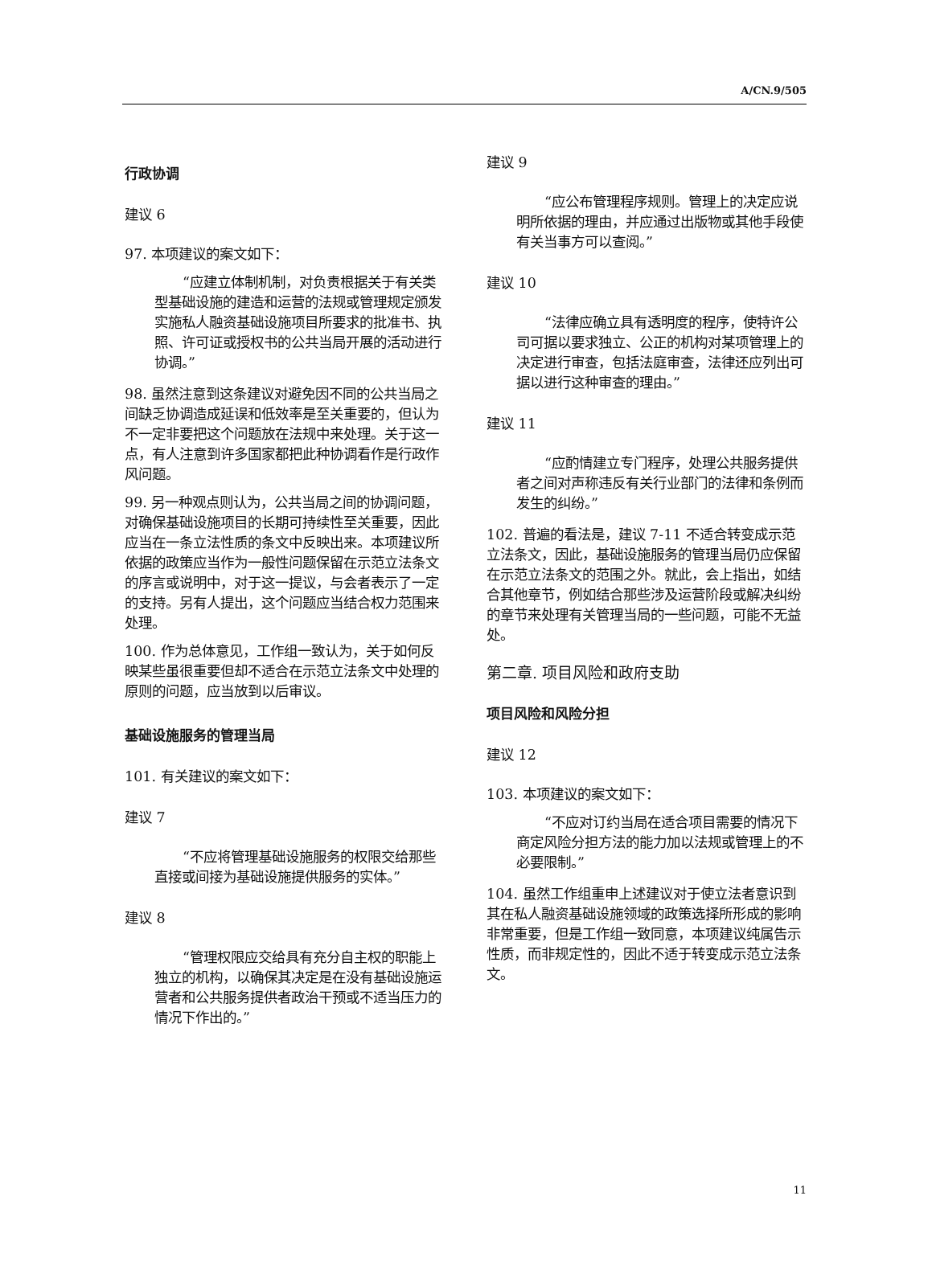A/CN.9/505
行政协调
建议 6
97. 本项建议的案文如下：
“应建立体制机制，对负责根据关于有关类型基础设施的建造和运营的法规或管理规定颁发实施私人融资基础设施项目所要求的批准书、执照、许可证或授权书的公共当局开展的活动进行协调。”
98. 虽然注意到这条建议对避免因不同的公共当局之间缺乏协调造成延误和低效率是至关重要的，但认为不一定非要把这个问题放在法规中来处理。关于这一点，有人注意到许多国家都把此种协调看作是行政作风问题。
99. 另一种观点则认为，公共当局之间的协调问题，对确保基础设施项目的长期可持续性至关重要，因此应当在一条立法性质的条文中反映出来。本项建议所依据的政策应当作为一般性问题保留在示范立法条文的序言或说明中，对于这一提议，与会者表示了一定的支持。另有人提出，这个问题应当结合权力范围来处理。
100. 作为总体意见，工作组一致认为，关于如何反映某些虽很重要但却不适合在示范立法条文中处理的原则的问题，应当放到以后审议。
基础设施服务的管理当局
101. 有关建议的案文如下：
建议 7
“不应将管理基础设施服务的权限交给那些直接或间接为基础设施提供服务的实体。”
建议 8
“管理权限应交给具有充分自主权的职能上独立的机构，以确保其决定是在没有基础设施运营者和公共服务提供者政治干预或不适当压力的情况下作出的。”
建议 9
“应公布管理程序规则。管理上的决定应说明所依据的理由，并应通过出版物或其他手段使有关当事方可以查阅。”
建议 10
“法律应确立具有透明度的程序，使特许公司可据以要求独立、公正的机构对某项管理上的决定进行审查，包括法庭审查，法律还应列出可据以进行这种审查的理由。”
建议 11
“应酌情建立专门程序，处理公共服务提供者之间对声称违反有关行业部门的法律和条例而发生的纠纷。”
102. 普遍的看法是，建议 7-11 不适合转变成示范立法条文，因此，基础设施服务的管理当局仍应保留在示范立法条文的范围之外。就此，会上指出，如结合其他章节，例如结合那些涉及运营阶段或解决纠纷的章节来处理有关管理当局的一些问题，可能不无益处。
第二章. 项目风险和政府支助
项目风险和风险分担
建议 12
103. 本项建议的案文如下：
“不应对订约当局在适合项目需要的情况下商定风险分担方法的能力加以法规或管理上的不必要限制。”
104. 虽然工作组重申上述建议对于使立法者意识到其在私人融资基础设施领域的政策选择所形成的影响非常重要，但是工作组一致同意，本项建议纯属告示性质，而非规定性的，因此不适于转变成示范立法条文。
11